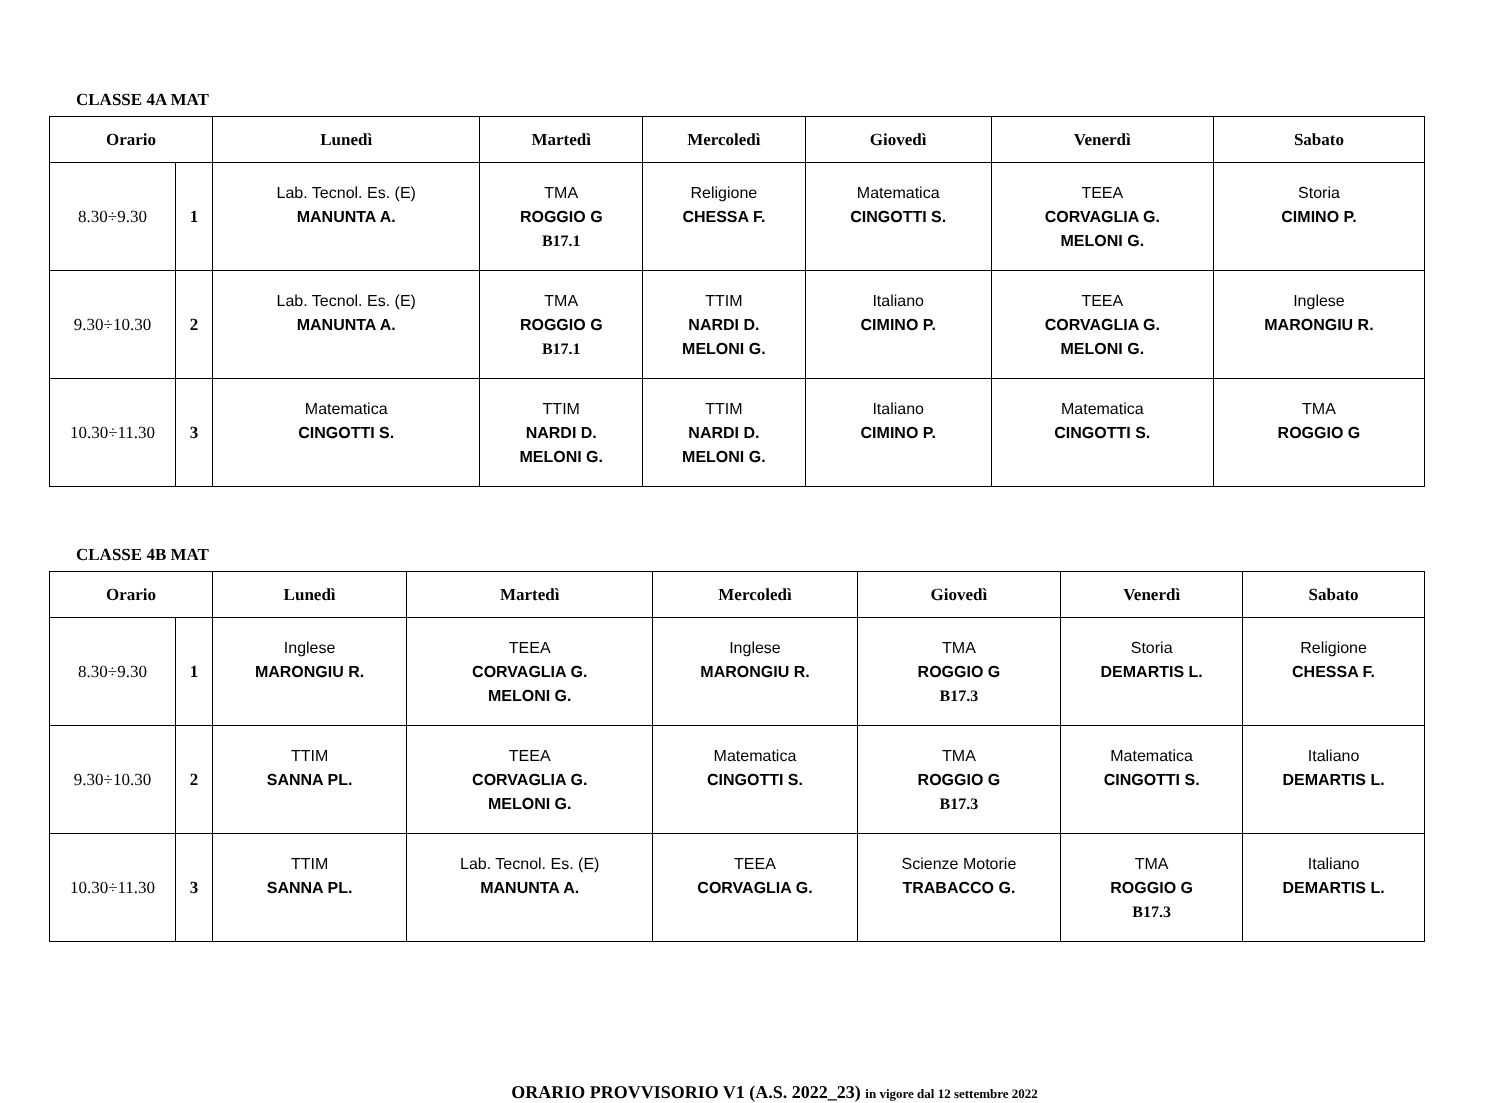CLASSE 4A MAT
| Orario | | Lunedì | Martedì | Mercoledì | Giovedì | Venerdì | Sabato |
| --- | --- | --- | --- | --- | --- | --- | --- |
| 8.30÷9.30 | 1 | Lab. Tecnol. Es. (E) MANUNTA A. | TMA ROGGIO G B17.1 | Religione CHESSA F. | Matematica CINGOTTI S. | TEEA CORVAGLIA G. MELONI G. | Storia CIMINO P. |
| 9.30÷10.30 | 2 | Lab. Tecnol. Es. (E) MANUNTA A. | TMA ROGGIO G B17.1 | TTIM NARDI D. MELONI G. | Italiano CIMINO P. | TEEA CORVAGLIA G. MELONI G. | Inglese MARONGIU R. |
| 10.30÷11.30 | 3 | Matematica CINGOTTI S. | TTIM NARDI D. MELONI G. | TTIM NARDI D. MELONI G. | Italiano CIMINO P. | Matematica CINGOTTI S. | TMA ROGGIO G |
CLASSE 4B MAT
| Orario | | Lunedì | Martedì | Mercoledì | Giovedì | Venerdì | Sabato |
| --- | --- | --- | --- | --- | --- | --- | --- |
| 8.30÷9.30 | 1 | Inglese MARONGIU R. | TEEA CORVAGLIA G. MELONI G. | Inglese MARONGIU R. | TMA ROGGIO G B17.3 | Storia DEMARTIS L. | Religione CHESSA F. |
| 9.30÷10.30 | 2 | TTIM SANNA PL. | TEEA CORVAGLIA G. MELONI G. | Matematica CINGOTTI S. | TMA ROGGIO G B17.3 | Matematica CINGOTTI S. | Italiano DEMARTIS L. |
| 10.30÷11.30 | 3 | TTIM SANNA PL. | Lab. Tecnol. Es. (E) MANUNTA A. | TEEA CORVAGLIA G. | Scienze Motorie TRABACCO G. | TMA ROGGIO G B17.3 | Italiano DEMARTIS L. |
ORARIO PROVVISORIO V1 (A.S. 2022_23) in vigore dal 12 settembre 2022